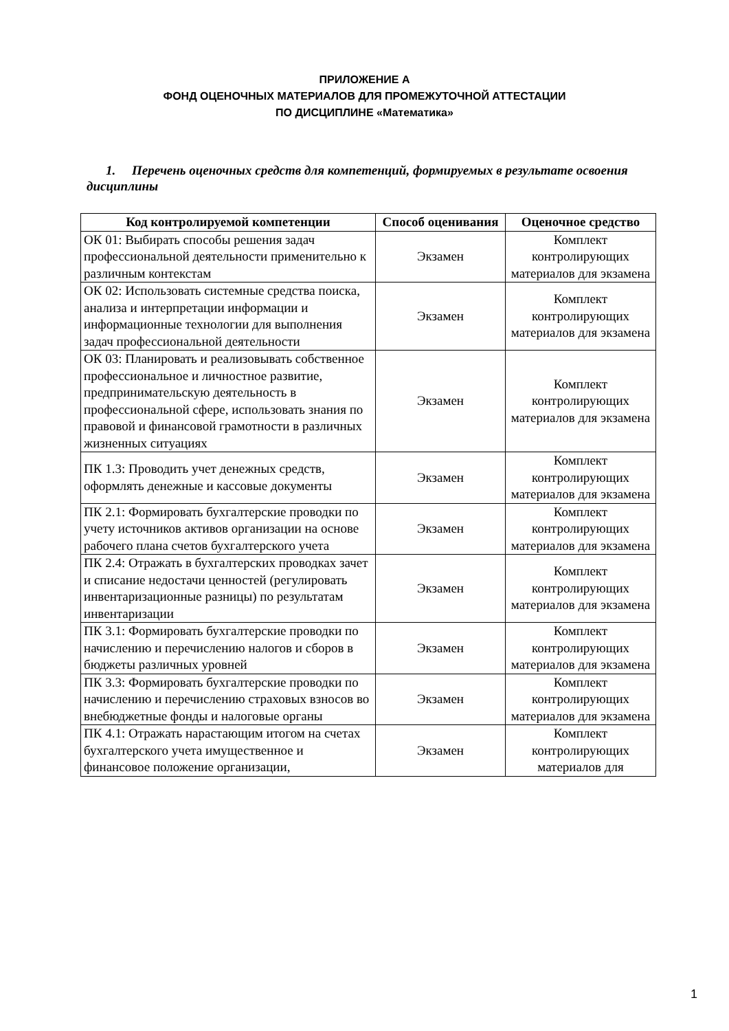ПРИЛОЖЕНИЕ А
ФОНД ОЦЕНОЧНЫХ МАТЕРИАЛОВ ДЛЯ ПРОМЕЖУТОЧНОЙ АТТЕСТАЦИИ
ПО ДИСЦИПЛИНЕ «Математика»
1. Перечень оценочных средств для компетенций, формируемых в результате освоения дисциплины
| Код контролируемой компетенции | Способ оценивания | Оценочное средство |
| --- | --- | --- |
| ОК 01: Выбирать способы решения задач профессиональной деятельности применительно к различным контекстам | Экзамен | Комплект контролирующих материалов для экзамена |
| ОК 02: Использовать системные средства поиска, анализа и интерпретации информации и информационные технологии для выполнения задач профессиональной деятельности | Экзамен | Комплект контролирующих материалов для экзамена |
| ОК 03: Планировать и реализовывать собственное профессиональное и личностное развитие, предпринимательскую деятельность в профессиональной сфере, использовать знания по правовой и финансовой грамотности в различных жизненных ситуациях | Экзамен | Комплект контролирующих материалов для экзамена |
| ПК 1.3: Проводить учет денежных средств, оформлять денежные и кассовые документы | Экзамен | Комплект контролирующих материалов для экзамена |
| ПК 2.1: Формировать бухгалтерские проводки по учету источников активов организации на основе рабочего плана счетов бухгалтерского учета | Экзамен | Комплект контролирующих материалов для экзамена |
| ПК 2.4: Отражать в бухгалтерских проводках зачет и списание недостачи ценностей (регулировать инвентаризационные разницы) по результатам инвентаризации | Экзамен | Комплект контролирующих материалов для экзамена |
| ПК 3.1: Формировать бухгалтерские проводки по начислению и перечислению налогов и сборов в бюджеты различных уровней | Экзамен | Комплект контролирующих материалов для экзамена |
| ПК 3.3: Формировать бухгалтерские проводки по начислению и перечислению страховых взносов во внебюджетные фонды и налоговые органы | Экзамен | Комплект контролирующих материалов для экзамена |
| ПК 4.1: Отражать нарастающим итогом на счетах бухгалтерского учета имущественное и финансовое положение организации, | Экзамен | Комплект контролирующих материалов для |
1